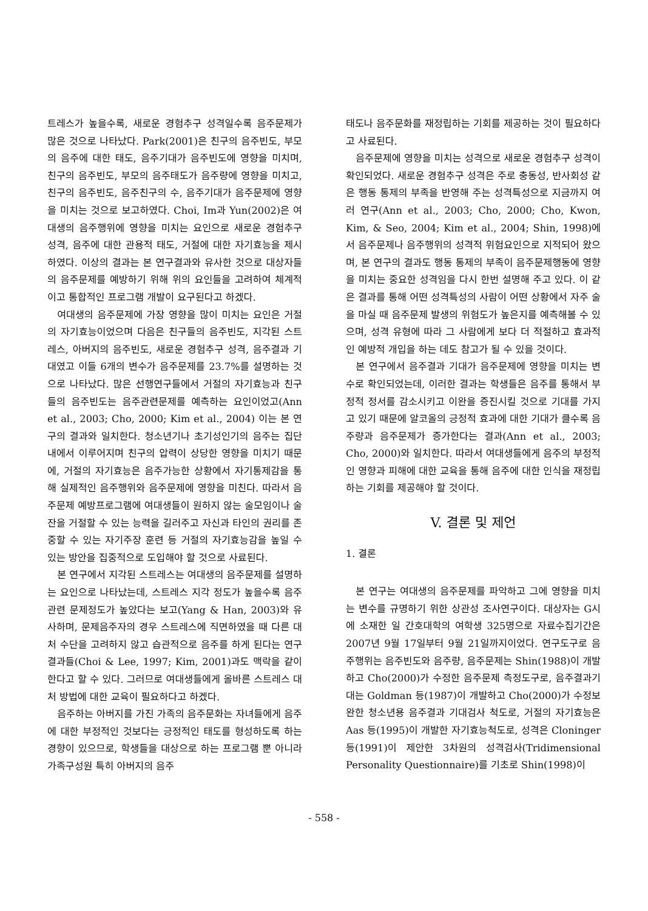트레스가 높을수록, 새로운 경험추구 성격일수록 음주문제가 많은 것으로 나타났다. Park(2001)은 친구의 음주빈도, 부모의 음주에 대한 태도, 음주기대가 음주빈도에 영향을 미치며, 친구의 음주빈도, 부모의 음주태도가 음주량에 영향을 미치고, 친구의 음주빈도, 음주친구의 수, 음주기대가 음주문제에 영향을 미치는 것으로 보고하였다. Choi, Im과 Yun(2002)은 여대생의 음주행위에 영향을 미치는 요인으로 새로운 경험추구 성격, 음주에 대한 관용적 태도, 거절에 대한 자기효능을 제시하였다. 이상의 결과는 본 연구결과와 유사한 것으로 대상자들의 음주문제를 예방하기 위해 위의 요인들을 고려하여 체계적이고 통합적인 프로그램 개발이 요구된다고 하겠다.
여대생의 음주문제에 가장 영향을 많이 미치는 요인은 거절의 자기효능이었으며 다음은 친구들의 음주빈도, 지각된 스트레스, 아버지의 음주빈도, 새로운 경험추구 성격, 음주결과 기대였고 이들 6개의 변수가 음주문제를 23.7%를 설명하는 것으로 나타났다. 많은 선행연구들에서 거절의 자기효능과 친구들의 음주빈도는 음주관련문제를 예측하는 요인이었고(Ann et al., 2003; Cho, 2000; Kim et al., 2004) 이는 본 연구의 결과와 일치한다. 청소년기나 초기성인기의 음주는 집단 내에서 이루어지며 친구의 압력이 상당한 영향을 미치기 때문에, 거절의 자기효능은 음주가능한 상황에서 자기통제감을 통해 실제적인 음주행위와 음주문제에 영향을 미친다. 따라서 음주문제 예방프로그램에 여대생들이 원하지 않는 술모임이나 술잔을 거절할 수 있는 능력을 길러주고 자신과 타인의 권리를 존중할 수 있는 자기주장 훈련 등 거절의 자기효능감을 높일 수 있는 방안을 집중적으로 도입해야 할 것으로 사료된다.
본 연구에서 지각된 스트레스는 여대생의 음주문제를 설명하는 요인으로 나타났는데, 스트레스 지각 정도가 높을수록 음주관련 문제정도가 높았다는 보고(Yang & Han, 2003)와 유사하며, 문제음주자의 경우 스트레스에 직면하였을 때 다른 대처 수단을 고려하지 않고 습관적으로 음주를 하게 된다는 연구 결과들(Choi & Lee, 1997; Kim, 2001)과도 맥락을 같이 한다고 할 수 있다. 그러므로 여대생들에게 올바른 스트레스 대처 방법에 대한 교육이 필요하다고 하겠다.
음주하는 아버지를 가진 가족의 음주문화는 자녀들에게 음주에 대한 부정적인 것보다는 긍정적인 태도를 형성하도록 하는 경향이 있으므로, 학생들을 대상으로 하는 프로그램 뿐 아니라 가족구성원 특히 아버지의 음주
태도나 음주문화를 재정립하는 기회를 제공하는 것이 필요하다고 사료된다.
음주문제에 영향을 미치는 성격으로 새로운 경험추구 성격이 확인되었다. 새로운 경험추구 성격은 주로 충동성, 반사회성 같은 행동 통제의 부족을 반영해 주는 성격특성으로 지금까지 여러 연구(Ann et al., 2003; Cho, 2000; Cho, Kwon, Kim, & Seo, 2004; Kim et al., 2004; Shin, 1998)에서 음주문제나 음주행위의 성격적 위험요인으로 지적되어 왔으며, 본 연구의 결과도 행동 통제의 부족이 음주문제행동에 영향을 미치는 중요한 성격임을 다시 한번 설명해 주고 있다. 이 같은 결과를 통해 어떤 성격특성의 사람이 어떤 상황에서 자주 술을 마실 때 음주문제 발생의 위험도가 높은지를 예측해볼 수 있으며, 성격 유형에 따라 그 사람에게 보다 더 적절하고 효과적인 예방적 개입을 하는 데도 참고가 될 수 있을 것이다.
본 연구에서 음주결과 기대가 음주문제에 영향을 미치는 변수로 확인되었는데, 이러한 결과는 학생들은 음주를 통해서 부정적 정서를 감소시키고 이완을 증진시킬 것으로 기대를 가지고 있기 때문에 알코올의 긍정적 효과에 대한 기대가 클수록 음주량과 음주문제가 증가한다는 결과(Ann et al., 2003; Cho, 2000)와 일치한다. 따라서 여대생들에게 음주의 부정적인 영향과 피해에 대한 교육을 통해 음주에 대한 인식을 재정립하는 기회를 제공해야 할 것이다.
V. 결론 및 제언
1. 결론
본 연구는 여대생의 음주문제를 파악하고 그에 영향을 미치는 변수를 규명하기 위한 상관성 조사연구이다. 대상자는 G시에 소재한 일 간호대학의 여학생 325명으로 자료수집기간은 2007년 9월 17일부터 9월 21일까지이었다. 연구도구로 음주행위는 음주빈도와 음주량, 음주문제는 Shin(1988)이 개발하고 Cho(2000)가 수정한 음주문제 측정도구로, 음주결과기대는 Goldman 등(1987)이 개발하고 Cho(2000)가 수정보완한 청소년용 음주결과 기대검사 척도로, 거절의 자기효능은 Aas 등(1995)이 개발한 자기효능척도로, 성격은 Cloninger 등(1991)이 제안한 3차원의 성격검사(Tridimensional Personality Questionnaire)를 기초로 Shin(1998)이
- 558 -